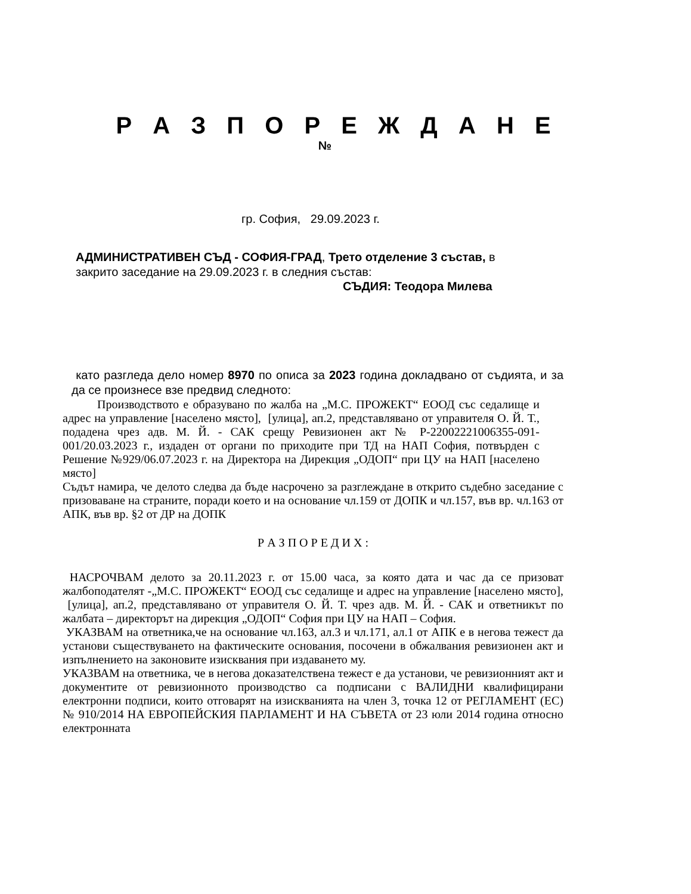Р А З П О Р Е Ж Д А Н Е
№
гр. София, 29.09.2023 г.
АДМИНИСТРАТИВЕН СЪД - СОФИЯ-ГРАД, Трето отделение 3 състав, в
закрито заседание на 29.09.2023 г. в следния състав:
СЪДИЯ: Теодора Милева
като разгледа дело номер 8970 по описа за 2023 година докладвано от съдията, и за да се произнесе взе предвид следното:
Производството е образувано по жалба на „М.С. ПРОЖЕКТ“ ЕООД със седалище и адрес на управление [населено място], [улица], ап.2, представлявано от управителя О. Й. Т., подадена чрез адв. М. Й. - САК срещу Ревизионен акт № Р-22002221006355-091-001/20.03.2023 г., издаден от органи по приходите при ТД на НАП София, потвърден с Решение №929/06.07.2023 г. на Директора на Дирекция „ОДОП“ при ЦУ на НАП [населено място]
Съдът намира, че делото следва да бъде насрочено за разглеждане в открито съдебно заседание с призоваване на страните, поради което и на основание чл.159 от ДОПК и чл.157, във вр. чл.163 от АПК, във вр. §2 от ДР на ДОПК
Р А З П О Р Е Д И Х :
НАСРОЧВАМ делото за 20.11.2023 г. от 15.00 часа, за която дата и час да се призоват жалбоподателят -„М.С. ПРОЖЕКТ“ ЕООД със седалище и адрес на управление [населено място], [улица], ап.2, представлявано от управителя О. Й. Т. чрез адв. М. Й. - САК и ответникът по жалбата – директорът на дирекция „ОДОП“ София при ЦУ на НАП – София.
УКАЗВАМ на ответника,че на основание чл.163, ал.3 и чл.171, ал.1 от АПК е в негова тежест да установи съществуването на фактическите основания, посочени в обжалвания ревизионен акт и изпълнението на законовите изисквания при издаването му.
УКАЗВАМ на ответника, че в негова доказателствена тежест е да установи, че ревизионният акт и документите от ревизионното производство са подписани с ВАЛИДНИ квалифицирани електронни подписи, които отговарят на изискванията на член 3, точка 12 от РЕГЛАМЕНТ (ЕС) № 910/2014 НА ЕВРОПЕЙСКИЯ ПАРЛАМЕНТ И НА СЪВЕТА от 23 юли 2014 година относно електронната